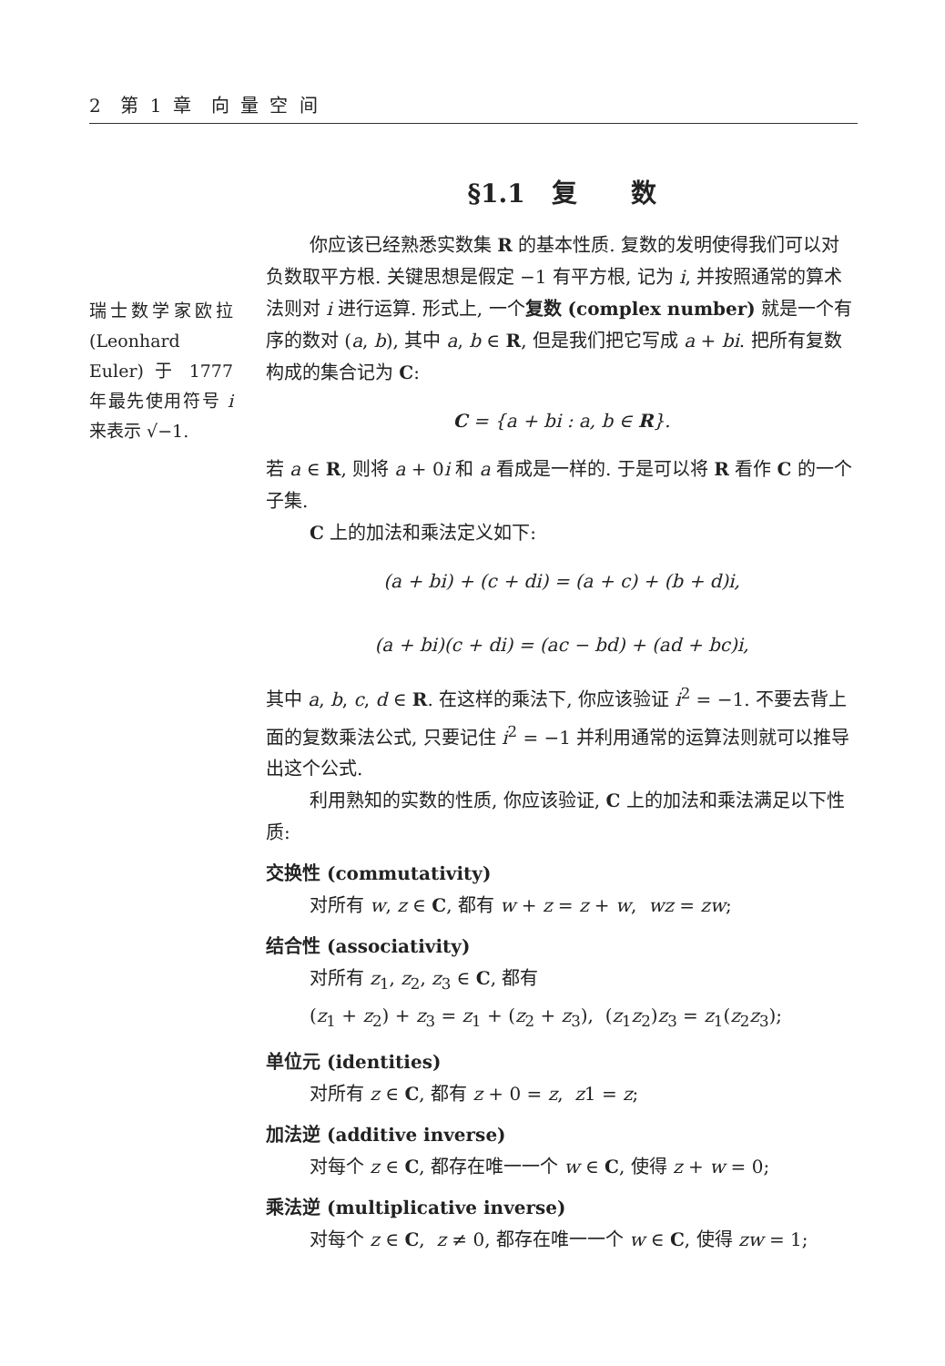2 第 1 章 向 量 空 间
§1.1 复 数
瑞士数学家欧拉 (Leonhard Euler) 于 1777 年最先使用符号 i 来表示 √−1.
你应该已经熟悉实数集 R 的基本性质. 复数的发明使得我们可以对负数取平方根. 关键思想是假定 −1 有平方根, 记为 i, 并按照通常的算术法则对 i 进行运算. 形式上, 一个复数 (complex number) 就是一个有序的数对 (a, b), 其中 a, b ∈ R, 但是我们把它写成 a + bi. 把所有复数构成的集合记为 C:
C = {a + bi : a, b ∈ R}.
若 a ∈ R, 则将 a + 0i 和 a 看成是一样的. 于是可以将 R 看作 C 的一个子集.
C 上的加法和乘法定义如下:
(a + bi) + (c + di) = (a + c) + (b + d)i,
(a + bi)(c + di) = (ac − bd) + (ad + bc)i,
其中 a, b, c, d ∈ R. 在这样的乘法下, 你应该验证 i<sup>2</sup> = −1. 不要去背上面的复数乘法公式, 只要记住 i<sup>2</sup> = −1 并利用通常的运算法则就可以推导出这个公式.
利用熟知的实数的性质, 你应该验证, C 上的加法和乘法满足以下性质:
交换性 (commutativity)
对所有 w, z ∈ C, 都有 w + z = z + w, wz = zw;
结合性 (associativity)
对所有 z<sub>1</sub>, z<sub>2</sub>, z<sub>3</sub> ∈ C, 都有
(z<sub>1</sub> + z<sub>2</sub>) + z<sub>3</sub> = z<sub>1</sub> + (z<sub>2</sub> + z<sub>3</sub>), (z<sub>1</sub>z<sub>2</sub>)z<sub>3</sub> = z<sub>1</sub>(z<sub>2</sub>z<sub>3</sub>);
单位元 (identities)
对所有 z ∈ C, 都有 z + 0 = z, z1 = z;
加法逆 (additive inverse)
对每个 z ∈ C, 都存在唯一一个 w ∈ C, 使得 z + w = 0;
乘法逆 (multiplicative inverse)
对每个 z ∈ C, z ≠ 0, 都存在唯一一个 w ∈ C, 使得 zw = 1;